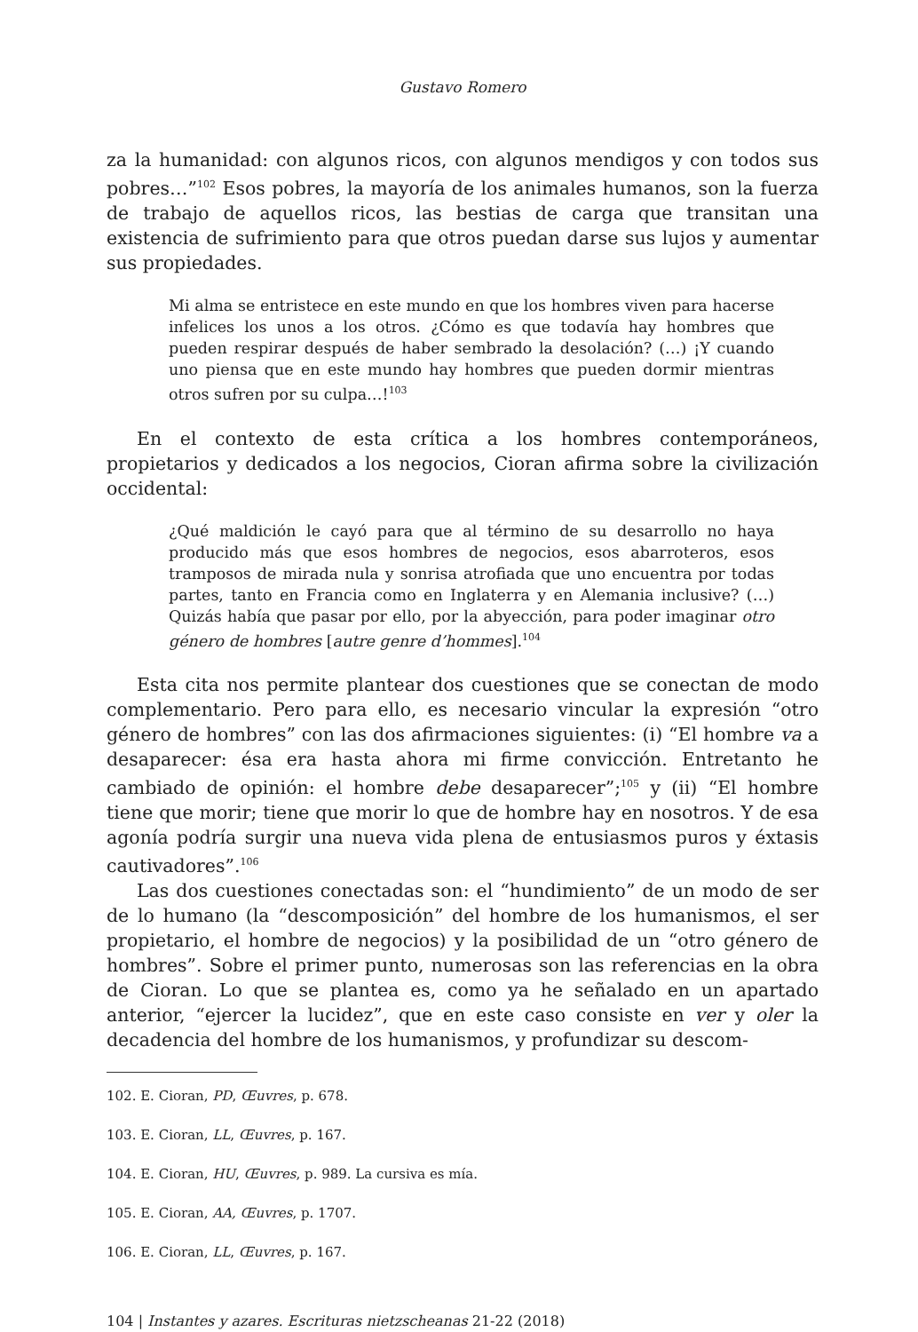Gustavo Romero
za la humanidad: con algunos ricos, con algunos mendigos y con todos sus pobres…”<sup>102</sup> Esos pobres, la mayoría de los animales humanos, son la fuerza de trabajo de aquellos ricos, las bestias de carga que transitan una existencia de sufrimiento para que otros puedan darse sus lujos y aumentar sus propiedades.
Mi alma se entristece en este mundo en que los hombres viven para hacerse infelices los unos a los otros. ¿Cómo es que todavía hay hombres que pueden respirar después de haber sembrado la desolación? (…) ¡Y cuando uno piensa que en este mundo hay hombres que pueden dormir mientras otros sufren por su culpa…!<sup>103</sup>
En el contexto de esta crítica a los hombres contemporáneos, propietarios y dedicados a los negocios, Cioran afirma sobre la civilización occidental:
¿Qué maldición le cayó para que al término de su desarrollo no haya producido más que esos hombres de negocios, esos abarroteros, esos tramposos de mirada nula y sonrisa atrofiada que uno encuentra por todas partes, tanto en Francia como en Inglaterra y en Alemania inclusive? (…) Quizás había que pasar por ello, por la abyección, para poder imaginar otro género de hombres [autre genre d’hommes].<sup>104</sup>
Esta cita nos permite plantear dos cuestiones que se conectan de modo complementario. Pero para ello, es necesario vincular la expresión “otro género de hombres” con las dos afirmaciones siguientes: (i) “El hombre va a desaparecer: ésa era hasta ahora mi firme convicción. Entretanto he cambiado de opinión: el hombre debe desaparecer”;<sup>105</sup> y (ii) “El hombre tiene que morir; tiene que morir lo que de hombre hay en nosotros. Y de esa agonía podría surgir una nueva vida plena de entusiasmos puros y éxtasis cautivadores”.<sup>106</sup>
Las dos cuestiones conectadas son: el “hundimiento” de un modo de ser de lo humano (la “descomposición” del hombre de los humanismos, el ser propietario, el hombre de negocios) y la posibilidad de un “otro género de hombres”. Sobre el primer punto, numerosas son las referencias en la obra de Cioran. Lo que se plantea es, como ya he señalado en un apartado anterior, “ejercer la lucidez”, que en este caso consiste en ver y oler la decadencia del hombre de los humanismos, y profundizar su descom-
102. E. Cioran, PD, Œuvres, p. 678.
103. E. Cioran, LL, Œuvres, p. 167.
104. E. Cioran, HU, Œuvres, p. 989. La cursiva es mía.
105. E. Cioran, AA, Œuvres, p. 1707.
106. E. Cioran, LL, Œuvres, p. 167.
104 | Instantes y azares. Escrituras nietzscheanas 21-22 (2018)